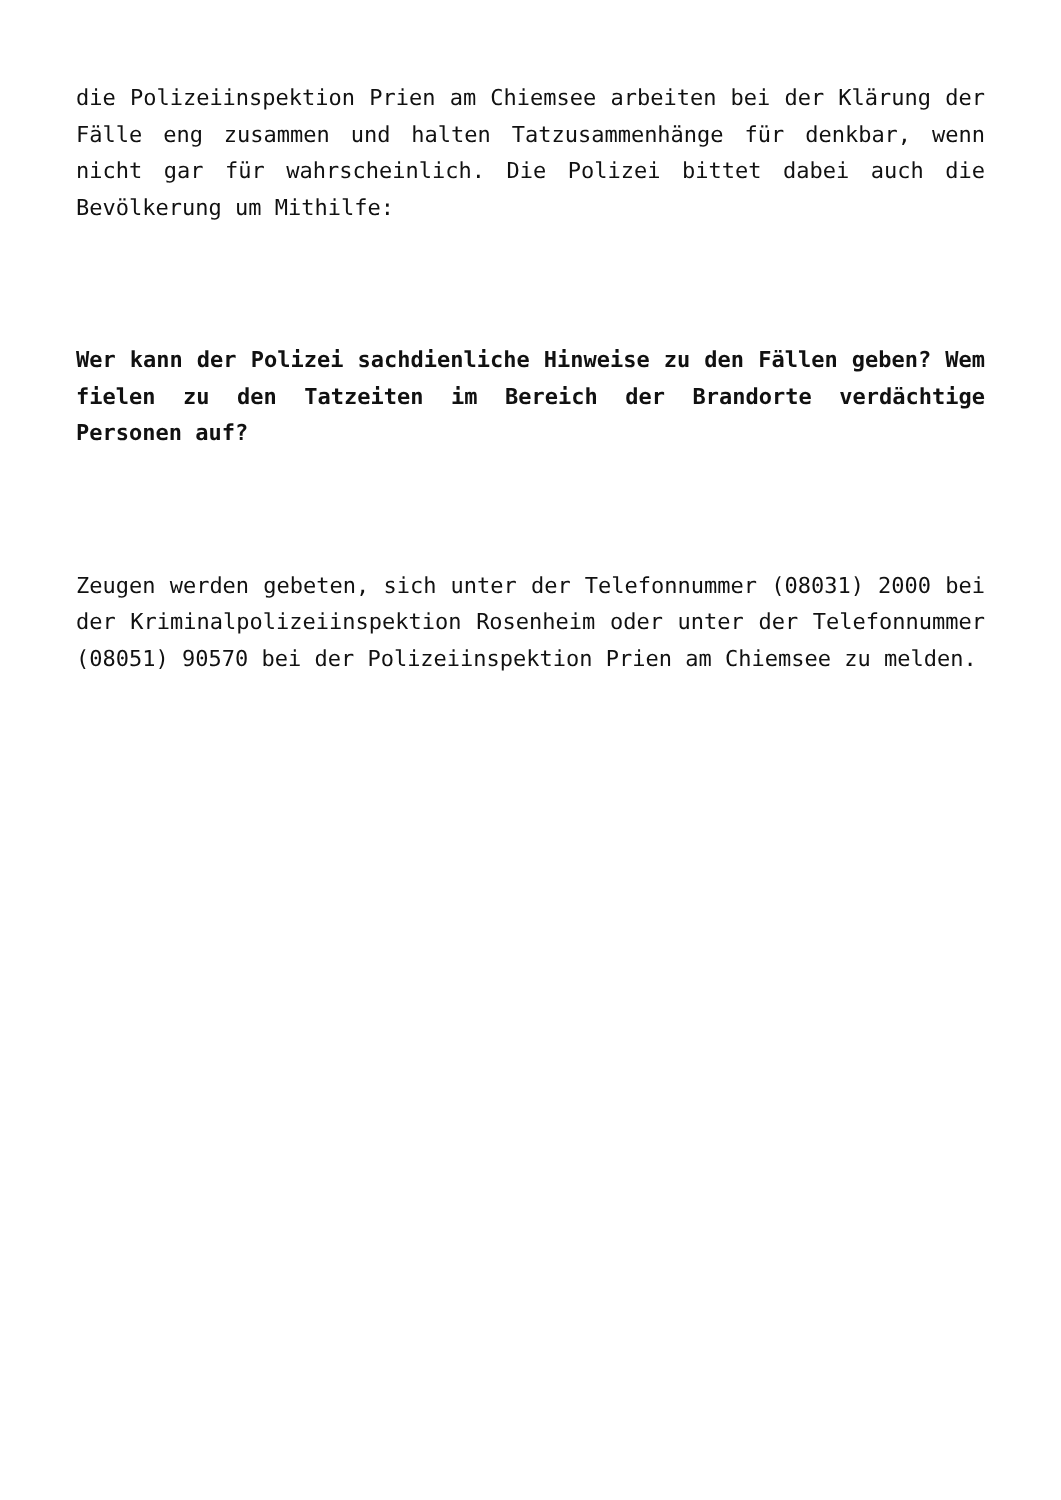die Polizeiinspektion Prien am Chiemsee arbeiten bei der Klärung der Fälle eng zusammen und halten Tatzusammenhänge für denkbar, wenn nicht gar für wahrscheinlich. Die Polizei bittet dabei auch die Bevölkerung um Mithilfe:
Wer kann der Polizei sachdienliche Hinweise zu den Fällen geben? Wem fielen zu den Tatzeiten im Bereich der Brandorte verdächtige Personen auf?
Zeugen werden gebeten, sich unter der Telefonnummer (08031) 2000 bei der Kriminalpolizeiinspektion Rosenheim oder unter der Telefonnummer (08051) 90570 bei der Polizeiinspektion Prien am Chiemsee zu melden.